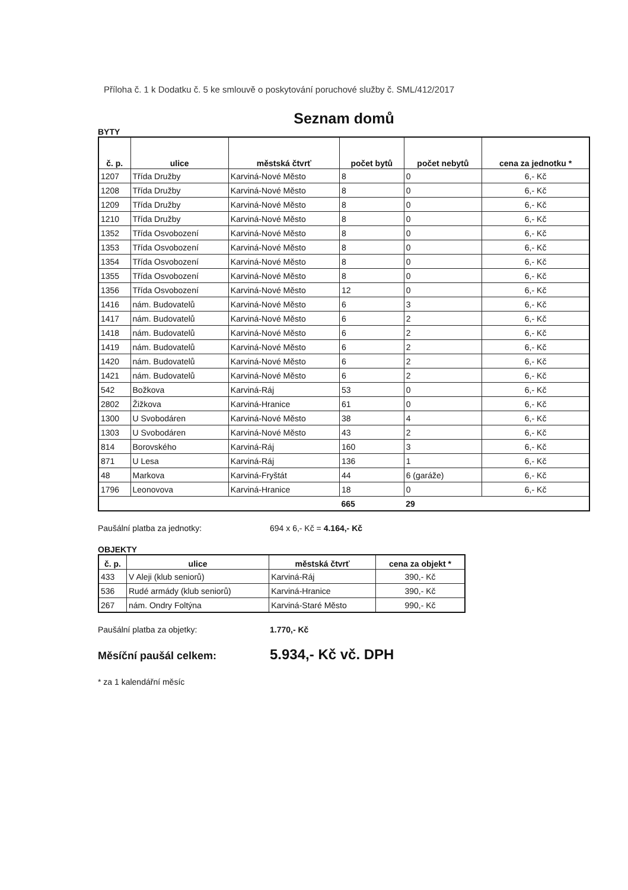Příloha č. 1 k Dodatku č. 5 ke smlouvě o poskytování poruchové služby č. SML/412/2017
Seznam domů
BYTY
| č. p. | ulice | městská čtvrť | počet bytů | počet nebytů | cena za jednotku * |
| --- | --- | --- | --- | --- | --- |
| 1207 | Třída Družby | Karviná-Nové Město | 8 | 0 | 6,- Kč |
| 1208 | Třída Družby | Karviná-Nové Město | 8 | 0 | 6,- Kč |
| 1209 | Třída Družby | Karviná-Nové Město | 8 | 0 | 6,- Kč |
| 1210 | Třída Družby | Karviná-Nové Město | 8 | 0 | 6,- Kč |
| 1352 | Třída Osvobození | Karviná-Nové Město | 8 | 0 | 6,- Kč |
| 1353 | Třída Osvobození | Karviná-Nové Město | 8 | 0 | 6,- Kč |
| 1354 | Třída Osvobození | Karviná-Nové Město | 8 | 0 | 6,- Kč |
| 1355 | Třída Osvobození | Karviná-Nové Město | 8 | 0 | 6,- Kč |
| 1356 | Třída Osvobození | Karviná-Nové Město | 12 | 0 | 6,- Kč |
| 1416 | nám. Budovatelů | Karviná-Nové Město | 6 | 3 | 6,- Kč |
| 1417 | nám. Budovatelů | Karviná-Nové Město | 6 | 2 | 6,- Kč |
| 1418 | nám. Budovatelů | Karviná-Nové Město | 6 | 2 | 6,- Kč |
| 1419 | nám. Budovatelů | Karviná-Nové Město | 6 | 2 | 6,- Kč |
| 1420 | nám. Budovatelů | Karviná-Nové Město | 6 | 2 | 6,- Kč |
| 1421 | nám. Budovatelů | Karviná-Nové Město | 6 | 2 | 6,- Kč |
| 542 | Božkova | Karviná-Ráj | 53 | 0 | 6,- Kč |
| 2802 | Žižkova | Karviná-Hranice | 61 | 0 | 6,- Kč |
| 1300 | U Svobodáren | Karviná-Nové Město | 38 | 4 | 6,- Kč |
| 1303 | U Svobodáren | Karviná-Nové Město | 43 | 2 | 6,- Kč |
| 814 | Borovského | Karviná-Ráj | 160 | 3 | 6,- Kč |
| 871 | U Lesa | Karviná-Ráj | 136 | 1 | 6,- Kč |
| 48 | Markova | Karviná-Fryštát | 44 | 6 (garáže) | 6,- Kč |
| 1796 | Leonovova | Karviná-Hranice | 18 | 0 | 6,- Kč |
| | | | 665 | 29 | |
Paušální platba za jednotky: 694 x 6,- Kč = 4.164,- Kč
OBJEKTY
| č. p. | ulice | městská čtvrť | cena za objekt * |
| --- | --- | --- | --- |
| 433 | V Aleji (klub seniorů) | Karviná-Ráj | 390,- Kč |
| 536 | Rudé armády (klub seniorů) | Karviná-Hranice | 390,- Kč |
| 267 | nám. Ondry Foltýna | Karviná-Staré Město | 990,- Kč |
Paušální platba za objetky: 1.770,- Kč
Měsíční paušál celkem: 5.934,- Kč vč. DPH
* za 1 kalendářní měsíc